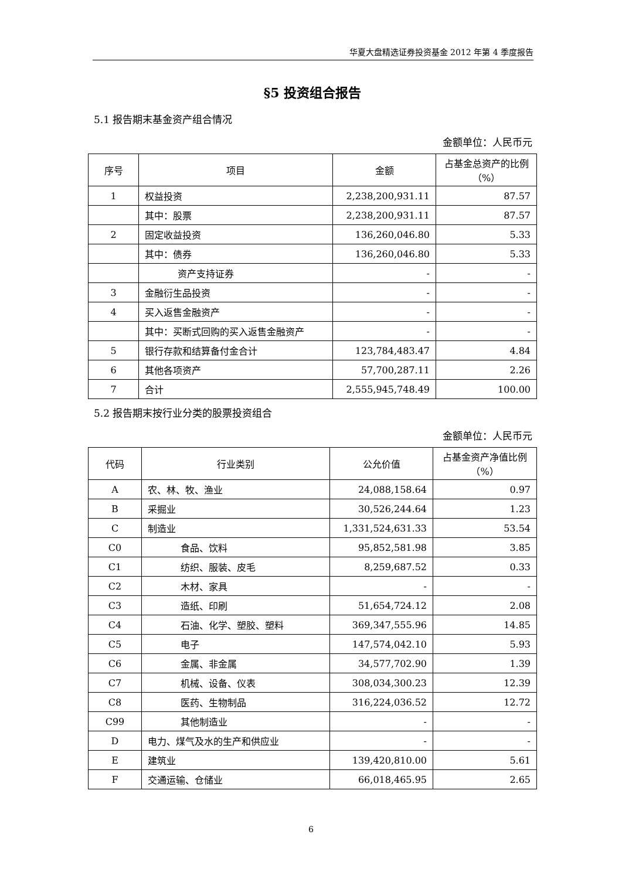华夏大盘精选证券投资基金 2012 年第 4 季度报告
§5 投资组合报告
5.1 报告期末基金资产组合情况
金额单位：人民币元
| 序号 | 项目 | 金额 | 占基金总资产的比例（%） |
| --- | --- | --- | --- |
| 1 | 权益投资 | 2,238,200,931.11 | 87.57 |
| | 其中：股票 | 2,238,200,931.11 | 87.57 |
| 2 | 固定收益投资 | 136,260,046.80 | 5.33 |
| | 其中：债券 | 136,260,046.80 | 5.33 |
| | 资产支持证券 | - | - |
| 3 | 金融衍生品投资 | - | - |
| 4 | 买入返售金融资产 | - | - |
| | 其中：买断式回购的买入返售金融资产 | - | - |
| 5 | 银行存款和结算备付金合计 | 123,784,483.47 | 4.84 |
| 6 | 其他各项资产 | 57,700,287.11 | 2.26 |
| 7 | 合计 | 2,555,945,748.49 | 100.00 |
5.2 报告期末按行业分类的股票投资组合
金额单位：人民币元
| 代码 | 行业类别 | 公允价值 | 占基金资产净值比例（%） |
| --- | --- | --- | --- |
| A | 农、林、牧、渔业 | 24,088,158.64 | 0.97 |
| B | 采掘业 | 30,526,244.64 | 1.23 |
| C | 制造业 | 1,331,524,631.33 | 53.54 |
| C0 | 食品、饮料 | 95,852,581.98 | 3.85 |
| C1 | 纺织、服装、皮毛 | 8,259,687.52 | 0.33 |
| C2 | 木材、家具 | - | - |
| C3 | 造纸、印刷 | 51,654,724.12 | 2.08 |
| C4 | 石油、化学、塑胶、塑料 | 369,347,555.96 | 14.85 |
| C5 | 电子 | 147,574,042.10 | 5.93 |
| C6 | 金属、非金属 | 34,577,702.90 | 1.39 |
| C7 | 机械、设备、仪表 | 308,034,300.23 | 12.39 |
| C8 | 医药、生物制品 | 316,224,036.52 | 12.72 |
| C99 | 其他制造业 | - | - |
| D | 电力、煤气及水的生产和供应业 | - | - |
| E | 建筑业 | 139,420,810.00 | 5.61 |
| F | 交通运输、仓储业 | 66,018,465.95 | 2.65 |
6